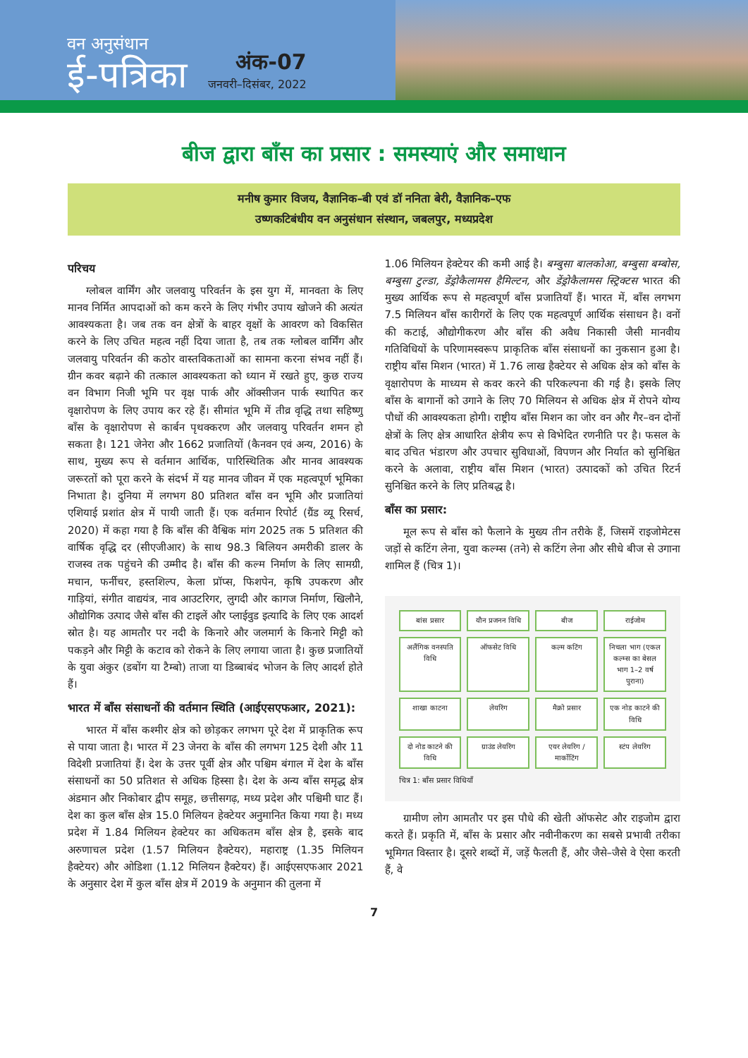वन अनुसंधान
ई-पत्रिका
अंक-07
जनवरी–दिसंबर, 2022
बीज द्वारा बाँस का प्रसार : समस्याएं और समाधान
मनीष कुमार विजय, वैज्ञानिक–बी एवं डॉ ननिता बेरी, वैज्ञानिक–एफ
उष्णकटिबंधीय वन अनुसंधान संस्थान, जबलपुर, मध्यप्रदेश
परिचय
ग्लोबल वार्मिंग और जलवायु परिवर्तन के इस युग में, मानवता के लिए मानव निर्मित आपदाओं को कम करने के लिए गंभीर उपाय खोजने की अत्यंत आवश्यकता है। जब तक वन क्षेत्रों के बाहर वृक्षों के आवरण को विकसित करने के लिए उचित महत्व नहीं दिया जाता है, तब तक ग्लोबल वार्मिंग और जलवायु परिवर्तन की कठोर वास्तविकताओं का सामना करना संभव नहीं हैं। ग्रीन कवर बढ़ाने की तत्काल आवश्यकता को ध्यान में रखते हुए, कुछ राज्य वन विभाग निजी भूमि पर वृक्ष पार्क और ऑक्सीजन पार्क स्थापित कर वृक्षारोपण के लिए उपाय कर रहे हैं। सीमांत भूमि में तीव्र वृद्धि तथा सहिष्णु बाँस के वृक्षारोपण से कार्बन पृथक्करण और जलवायु परिवर्तन शमन हो सकता है। 121 जेनेरा और 1662 प्रजातियों (कैनवन एवं अन्य, 2016) के साथ, मुख्य रूप से वर्तमान आर्थिक, पारिस्थितिक और मानव आवश्यक जरूरतों को पूरा करने के संदर्भ में यह मानव जीवन में एक महत्वपूर्ण भूमिका निभाता है। दुनिया में लगभग 80 प्रतिशत बाँस वन भूमि और प्रजातियां एशियाई प्रशांत क्षेत्र में पायी जाती हैं। एक वर्तमान रिपोर्ट (ग्रैंड व्यू रिसर्च, 2020) में कहा गया है कि बाँस की वैश्विक मांग 2025 तक 5 प्रतिशत की वार्षिक वृद्धि दर (सीएजीआर) के साथ 98.3 बिलियन अमरीकी डालर के राजस्व तक पहुंचने की उम्मीद है। बाँस की कल्म निर्माण के लिए सामग्री, मचान, फर्नीचर, हस्तशिल्प, केला प्रॉप्स, फिशपेन, कृषि उपकरण और गाड़ियां, संगीत वाद्ययंत्र, नाव आउटरिगर, लुगदी और कागज निर्माण, खिलौने, औद्योगिक उत्पाद जैसे बाँस की टाइलें और प्लाईवुड इत्यादि के लिए एक आदर्श स्रोत है। यह आमतौर पर नदी के किनारे और जलमार्ग के किनारे मिट्टी को पकड़ने और मिट्टी के कटाव को रोकने के लिए लगाया जाता है। कुछ प्रजातियों के युवा अंकुर (डबोंग या टैम्बो) ताजा या डिब्बाबंद भोजन के लिए आदर्श होते हैं।
भारत में बाँस संसाधनों की वर्तमान स्थिति (आईएसएफआर, 2021):
भारत में बाँस कश्मीर क्षेत्र को छोड़कर लगभग पूरे देश में प्राकृतिक रूप से पाया जाता है। भारत में 23 जेनरा के बाँस की लगभग 125 देशी और 11 विदेशी प्रजातियां हैं। देश के उत्तर पूर्वी क्षेत्र और पश्चिम बंगाल में देश के बाँस संसाधनों का 50 प्रतिशत से अधिक हिस्सा है। देश के अन्य बाँस समृद्ध क्षेत्र अंडमान और निकोबार द्वीप समूह, छत्तीसगढ़, मध्य प्रदेश और पश्चिमी घाट हैं। देश का कुल बाँस क्षेत्र 15.0 मिलियन हेक्टेयर अनुमानित किया गया है। मध्य प्रदेश में 1.84 मिलियन हेक्टेयर का अधिकतम बाँस क्षेत्र है, इसके बाद अरुणाचल प्रदेश (1.57 मिलियन हैक्टेयर), महाराष्ट्र (1.35 मिलियन हैक्टेयर) और ओडिशा (1.12 मिलियन हैक्टेयर) हैं। आईएसएफआर 2021 के अनुसार देश में कुल बाँस क्षेत्र में 2019 के अनुमान की तुलना में
1.06 मिलियन हेक्टेयर की कमी आई है। बम्बुसा बालकोआ, बम्बुसा बम्बोस, बम्बुसा टुल्डा, डेंड्रोकैलामस हैमिल्टन, और डेंड्रोकैलामस स्ट्रिक्टस भारत की मुख्य आर्थिक रूप से महत्वपूर्ण बाँस प्रजातियाँ हैं। भारत में, बाँस लगभग 7.5 मिलियन बाँस कारीगरों के लिए एक महत्वपूर्ण आर्थिक संसाधन है। वनों की कटाई, औद्योगीकरण और बाँस की अवैध निकासी जैसी मानवीय गतिविधियों के परिणामस्वरूप प्राकृतिक बाँस संसाधनों का नुकसान हुआ है। राष्ट्रीय बाँस मिशन (भारत) में 1.76 लाख हैक्टेयर से अधिक क्षेत्र को बाँस के वृक्षारोपण के माध्यम से कवर करने की परिकल्पना की गई है। इसके लिए बाँस के बागानों को उगाने के लिए 70 मिलियन से अधिक क्षेत्र में रोपने योग्य पौधों की आवश्यकता होगी। राष्ट्रीय बाँस मिशन का जोर वन और गैर–वन दोनों क्षेत्रों के लिए क्षेत्र आधारित क्षेत्रीय रूप से विभेदित रणनीति पर है। फसल के बाद उचित भंडारण और उपचार सुविधाओं, विपणन और निर्यात को सुनिश्चित करने के अलावा, राष्ट्रीय बाँस मिशन (भारत) उत्पादकों को उचित रिटर्न सुनिश्चित करने के लिए प्रतिबद्ध है।
बाँस का प्रसार:
मूल रूप से बाँस को फैलाने के मुख्य तीन तरीके हैं, जिसमें राइजोमेटस जड़ों से कटिंग लेना, युवा कल्म्स (तने) से कटिंग लेना और सीधे बीज से उगाना शामिल हैं (चित्र 1)।
बांस प्रसार यौन प्रजनन विधि बीज राईजोम अलैंगिक वनस्पति विधि ऑफसेट विधि कल्म कटिंग निचला भाग (एकल कल्म्स का बेसल भाग 1–2 वर्ष पुराना) शाखा काटना लेयरिंग मैक्रो प्रसार एक नोड काटने की विधि दो नोड काटने की विधि ग्राउंड लेयरिंग एयर लेयरिंग / मार्कोटिंग स्टंप लेयरिंग
चित्र 1: बाँस प्रसार विधियाँ
ग्रामीण लोग आमतौर पर इस पौधे की खेती ऑफसेट और राइजोम द्वारा करते हैं। प्रकृति में, बाँस के प्रसार और नवीनीकरण का सबसे प्रभावी तरीका भूमिगत विस्तार है। दूसरे शब्दों में, जड़ें फैलती हैं, और जैसे–जैसे वे ऐसा करती हैं, वे
7